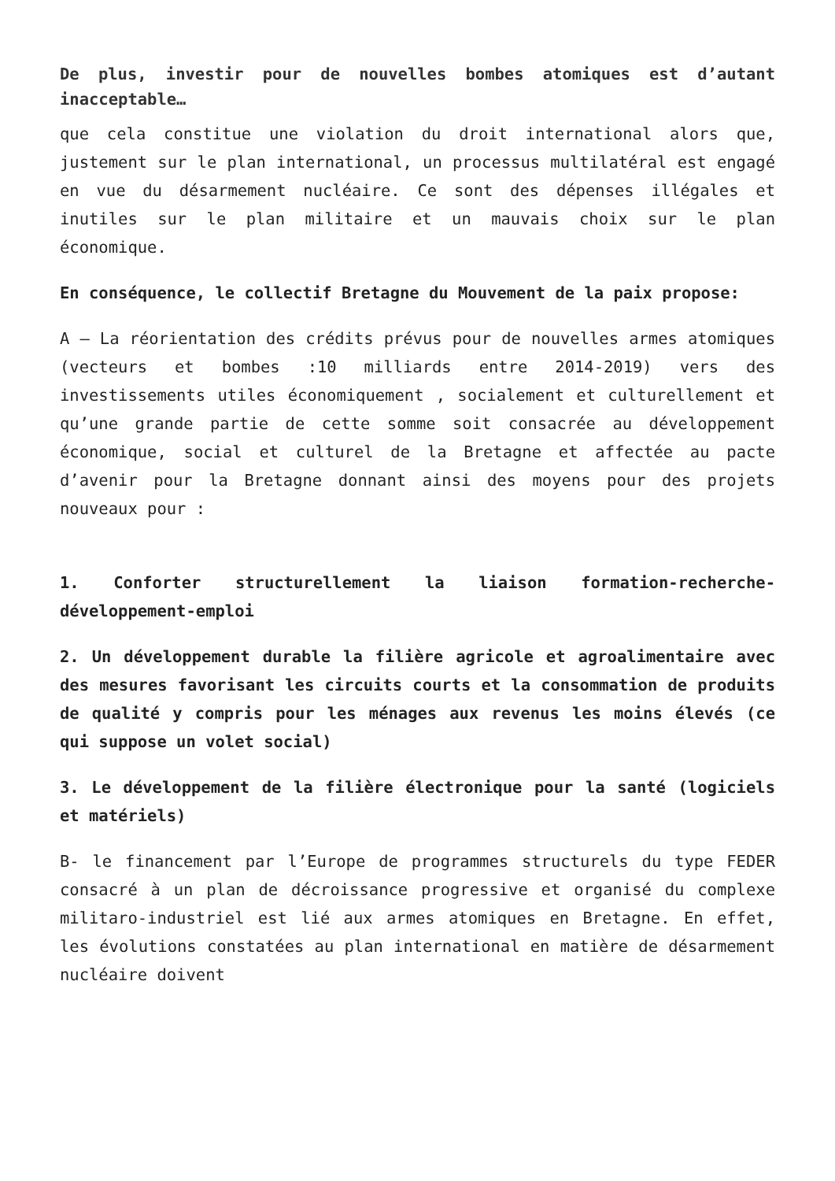De plus, investir pour de nouvelles bombes atomiques est d’autant inacceptable…
que cela constitue une violation du droit international alors que, justement sur le plan international, un processus multilatéral est engagé en vue du désarmement nucléaire. Ce sont des dépenses illégales et inutiles sur le plan militaire et un mauvais choix sur le plan économique.
En conséquence, le collectif Bretagne du Mouvement de la paix propose:
A – La réorientation des crédits prévus pour de nouvelles armes atomiques (vecteurs et bombes :10 milliards entre 2014-2019) vers des investissements utiles économiquement , socialement et culturellement et qu’une grande partie de cette somme soit consacrée au développement économique, social et culturel de la Bretagne et affectée au pacte d’avenir pour la Bretagne donnant ainsi des moyens pour des projets nouveaux pour :
1. Conforter structurellement la liaison formation-recherche-développement-emploi
2. Un développement durable la filière agricole et agroalimentaire avec des mesures favorisant les circuits courts et la consommation de produits de qualité y compris pour les ménages aux revenus les moins élevés (ce qui suppose un volet social)
3. Le développement de la filière électronique pour la santé (logiciels et matériels)
B- le financement par l’Europe de programmes structurels du type FEDER consacré à un plan de décroissance progressive et organisé du complexe militaro-industriel est lié aux armes atomiques en Bretagne. En effet, les évolutions constatées au plan international en matière de désarmement nucléaire doivent